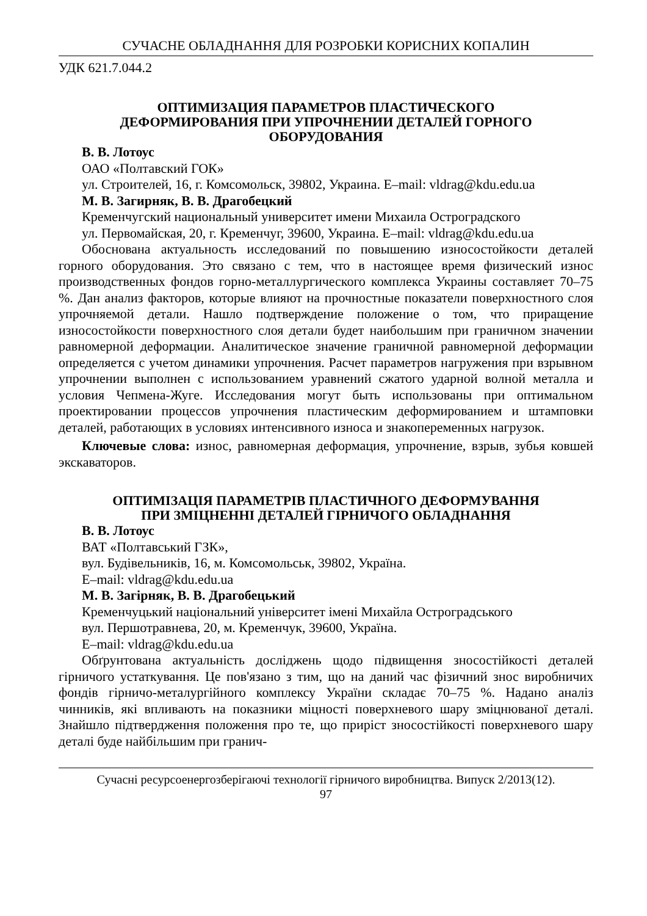СУЧАСНЕ ОБЛАДНАННЯ ДЛЯ РОЗРОБКИ КОРИСНИХ КОПАЛИН
УДК 621.7.044.2
ОПТИМИЗАЦИЯ ПАРАМЕТРОВ ПЛАСТИЧЕСКОГО
ДЕФОРМИРОВАНИЯ ПРИ УПРОЧНЕНИИ ДЕТАЛЕЙ ГОРНОГО
ОБОРУДОВАНИЯ
В. В. Лотоус
ОАО «Полтавский ГОК»
ул. Строителей, 16, г. Комсомольск, 39802, Украина. E–mail: vldrag@kdu.edu.ua
М. В. Загирняк, В. В. Драгобецкий
Кременчугский национальный университет имени Михаила Остроградского
ул. Первомайская, 20, г. Кременчуг, 39600, Украина. E–mail: vldrag@kdu.edu.ua
Обоснована актуальность исследований по повышению износостойкости деталей горного оборудования. Это связано с тем, что в настоящее время физический износ производственных фондов горно-металлургического комплекса Украины составляет 70–75 %. Дан анализ факторов, которые влияют на прочностные показатели поверхностного слоя упрочняемой детали. Нашло подтверждение положение о том, что приращение износостойкости поверхностного слоя детали будет наибольшим при граничном значении равномерной деформации. Аналитическое значение граничной равномерной деформации определяется с учетом динамики упрочнения. Расчет параметров нагружения при взрывном упрочнении выполнен с использованием уравнений сжатого ударной волной металла и условия Чепмена-Жуге. Исследования могут быть использованы при оптимальном проектировании процессов упрочнения пластическим деформированием и штамповки деталей, работающих в условиях интенсивного износа и знакопеременных нагрузок.
Ключевые слова: износ, равномерная деформация, упрочнение, взрыв, зубья ковшей экскаваторов.
ОПТИМІЗАЦІЯ ПАРАМЕТРІВ ПЛАСТИЧНОГО ДЕФОРМУВАННЯ
ПРИ ЗМІЦНЕННІ ДЕТАЛЕЙ ГІРНИЧОГО ОБЛАДНАННЯ
В. В. Лотоус
ВАТ «Полтавський ГЗК»,
вул. Будівельників, 16, м. Комсомольськ, 39802, Україна.
E–mail: vldrag@kdu.edu.ua
М. В. Загірняк, В. В. Драгобецький
Кременчуцький національний університет імені Михайла Остроградського
вул. Першотравнева, 20, м. Кременчук, 39600, Україна.
E–mail: vldrag@kdu.edu.ua
Обґрунтована актуальність досліджень щодо підвищення зносостійкості деталей гірничого устаткування. Це пов'язано з тим, що на даний час фізичний знос виробничих фондів гірничо-металургійного комплексу України складає 70–75 %. Надано аналіз чинників, які впливають на показники міцності поверхневого шару зміцнюваної деталі. Знайшло підтвердження положення про те, що приріст зносостійкості поверхневого шару деталі буде найбільшим при гранич-
Сучасні ресурсоенергозберігаючі технології гірничого виробництва. Випуск 2/2013(12).
97